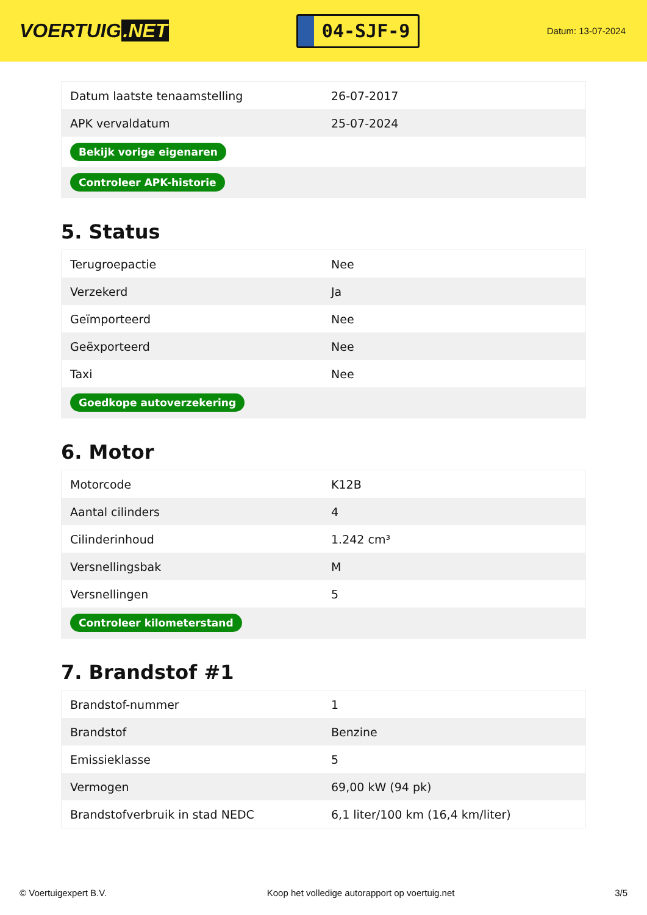VOERTUIG.NET
04-SJF-9
Datum: 13-07-2024
| Datum laatste tenaamstelling | 26-07-2017 |
| APK vervaldatum | 25-07-2024 |
| Bekijk vorige eigenaren | |
| Controleer APK-historie | |
5. Status
| Terugroepactie | Nee |
| Verzekerd | Ja |
| Geïmporteerd | Nee |
| Geëxporteerd | Nee |
| Taxi | Nee |
| Goedkope autoverzekering | |
6. Motor
| Motorcode | K12B |
| Aantal cilinders | 4 |
| Cilinderinhoud | 1.242 cm³ |
| Versnellingsbak | M |
| Versnellingen | 5 |
| Controleer kilometerstand | |
7. Brandstof #1
| Brandstof-nummer | 1 |
| Brandstof | Benzine |
| Emissieklasse | 5 |
| Vermogen | 69,00 kW (94 pk) |
| Brandstofverbruik in stad NEDC | 6,1 liter/100 km (16,4 km/liter) |
© Voertuigexpert B.V. Koop het volledige autorapport op voertuig.net 3/5